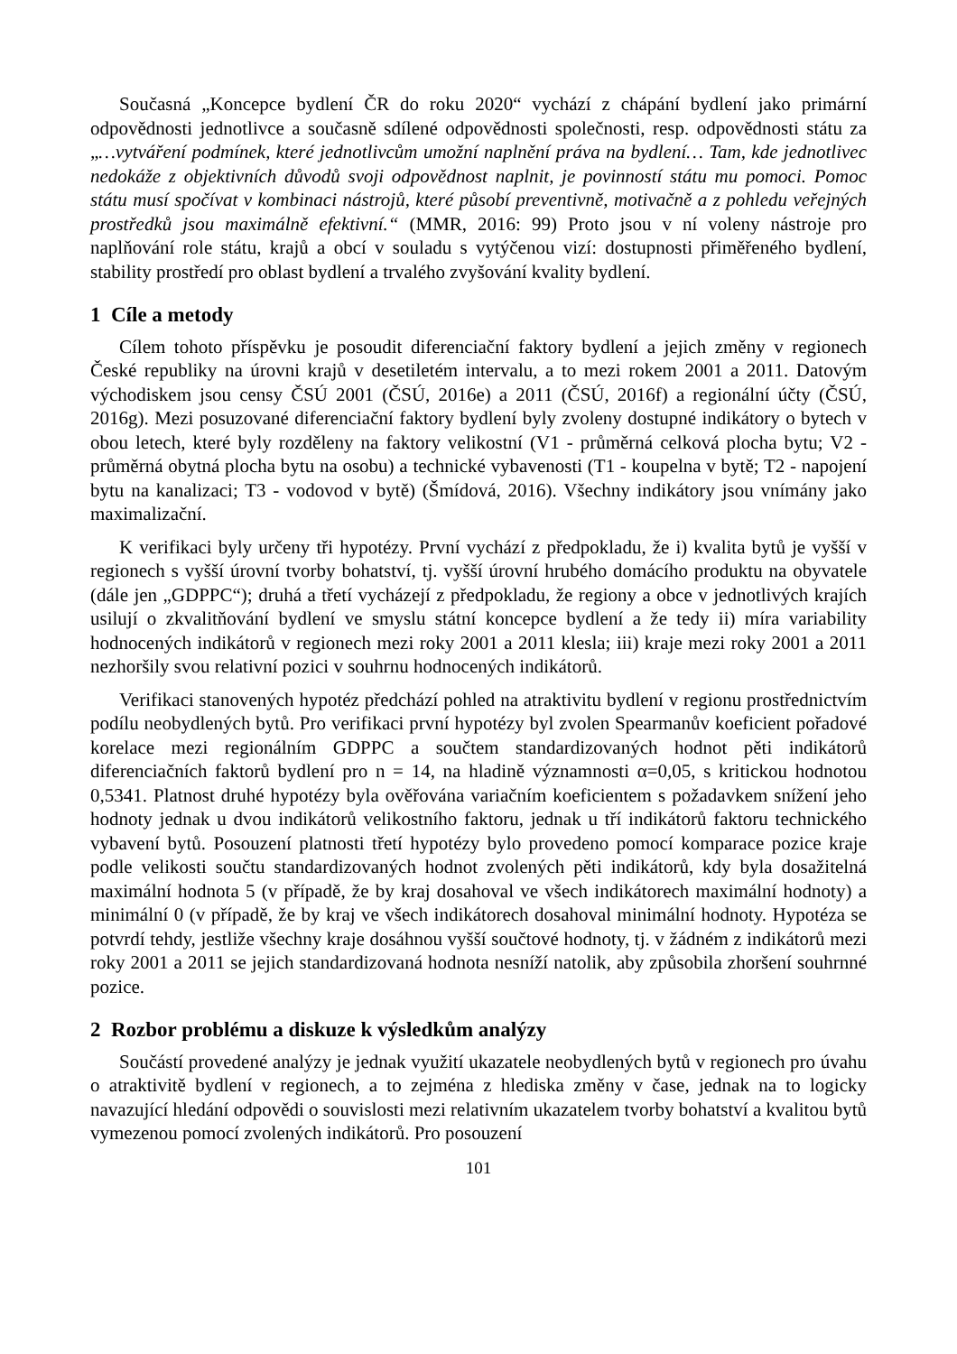Současná „Koncepce bydlení ČR do roku 2020“ vychází z chápání bydlení jako primární odpovědnosti jednotlivce a současně sdílené odpovědnosti společnosti, resp. odpovědnosti státu za „…vytváření podmínek, které jednotlivcům umožní naplnění práva na bydlení… Tam, kde jednotlivec nedokáže z objektivních důvodů svoji odpovědnost naplnit, je povinností státu mu pomoci. Pomoc státu musí spočívat v kombinaci nástrojů, které působí preventivně, motivačně a z pohledu veřejných prostředků jsou maximálně efektivní.“ (MMR, 2016: 99) Proto jsou v ní voleny nástroje pro naplňování role státu, krajů a obcí v souladu s vytýčenou vizí: dostupnosti přiměřeného bydlení, stability prostředí pro oblast bydlení a trvalého zvyšování kvality bydlení.
1 Cíle a metody
Cílem tohoto příspěvku je posoudit diferenciační faktory bydlení a jejich změny v regionech České republiky na úrovni krajů v desetiletém intervalu, a to mezi rokem 2001 a 2011. Datovým východiskem jsou censy ČSÚ 2001 (ČSÚ, 2016e) a 2011 (ČSÚ, 2016f) a regionální účty (ČSÚ, 2016g). Mezi posuzované diferenciační faktory bydlení byly zvoleny dostupné indikátory o bytech v obou letech, které byly rozděleny na faktory velikostní (V1 - průměrná celková plocha bytu; V2 - průměrná obytná plocha bytu na osobu) a technické vybavenosti (T1 - koupelna v bytě; T2 - napojení bytu na kanalizaci; T3 - vodovod v bytě) (Šmídová, 2016). Všechny indikátory jsou vnímány jako maximalizační.
K verifikaci byly určeny tři hypotézy. První vychází z předpokladu, že i) kvalita bytů je vyšší v regionech s vyšší úrovní tvorby bohatství, tj. vyšší úrovní hrubého domácího produktu na obyvatele (dále jen „GDPPC“); druhá a třetí vycházejí z předpokladu, že regiony a obce v jednotlivých krajích usilují o zkvalitňování bydlení ve smyslu státní koncepce bydlení a že tedy ii) míra variability hodnocených indikátorů v regionech mezi roky 2001 a 2011 klesla; iii) kraje mezi roky 2001 a 2011 nezhoršily svou relativní pozici v souhrnu hodnocených indikátorů.
Verifikaci stanovených hypotéz předchází pohled na atraktivitu bydlení v regionu prostřednictvím podílu neobydlených bytů. Pro verifikaci první hypotézy byl zvolen Spearmanův koeficient pořadové korelace mezi regionálním GDPPC a součtem standardizovaných hodnot pěti indikátorů diferenciačních faktorů bydlení pro n = 14, na hladině významnosti α=0,05, s kritickou hodnotou 0,5341. Platnost druhé hypotézy byla ověřována variačním koeficientem s požadavkem snížení jeho hodnoty jednak u dvou indikátorů velikostního faktoru, jednak u tří indikátorů faktoru technického vybavení bytů. Posouzení platnosti třetí hypotézy bylo provedeno pomocí komparace pozice kraje podle velikosti součtu standardizovaných hodnot zvolených pěti indikátorů, kdy byla dosažitelná maximální hodnota 5 (v případě, že by kraj dosahoval ve všech indikátorech maximální hodnoty) a minimální 0 (v případě, že by kraj ve všech indikátorech dosahoval minimální hodnoty. Hypotéza se potvrdí tehdy, jestliže všechny kraje dosáhnou vyšší součtové hodnoty, tj. v žádném z indikátorů mezi roky 2001 a 2011 se jejich standardizovaná hodnota nesníží natolik, aby způsobila zhoršení souhrnné pozice.
2 Rozbor problému a diskuze k výsledkům analýzy
Součástí provedené analýzy je jednak využití ukazatele neobydlených bytů v regionech pro úvahu o atraktivitě bydlení v regionech, a to zejména z hlediska změny v čase, jednak na to logicky navazující hledání odpovědi o souvislosti mezi relativním ukazatelem tvorby bohatství a kvalitou bytů vymezenou pomocí zvolených indikátorů. Pro posouzení
101